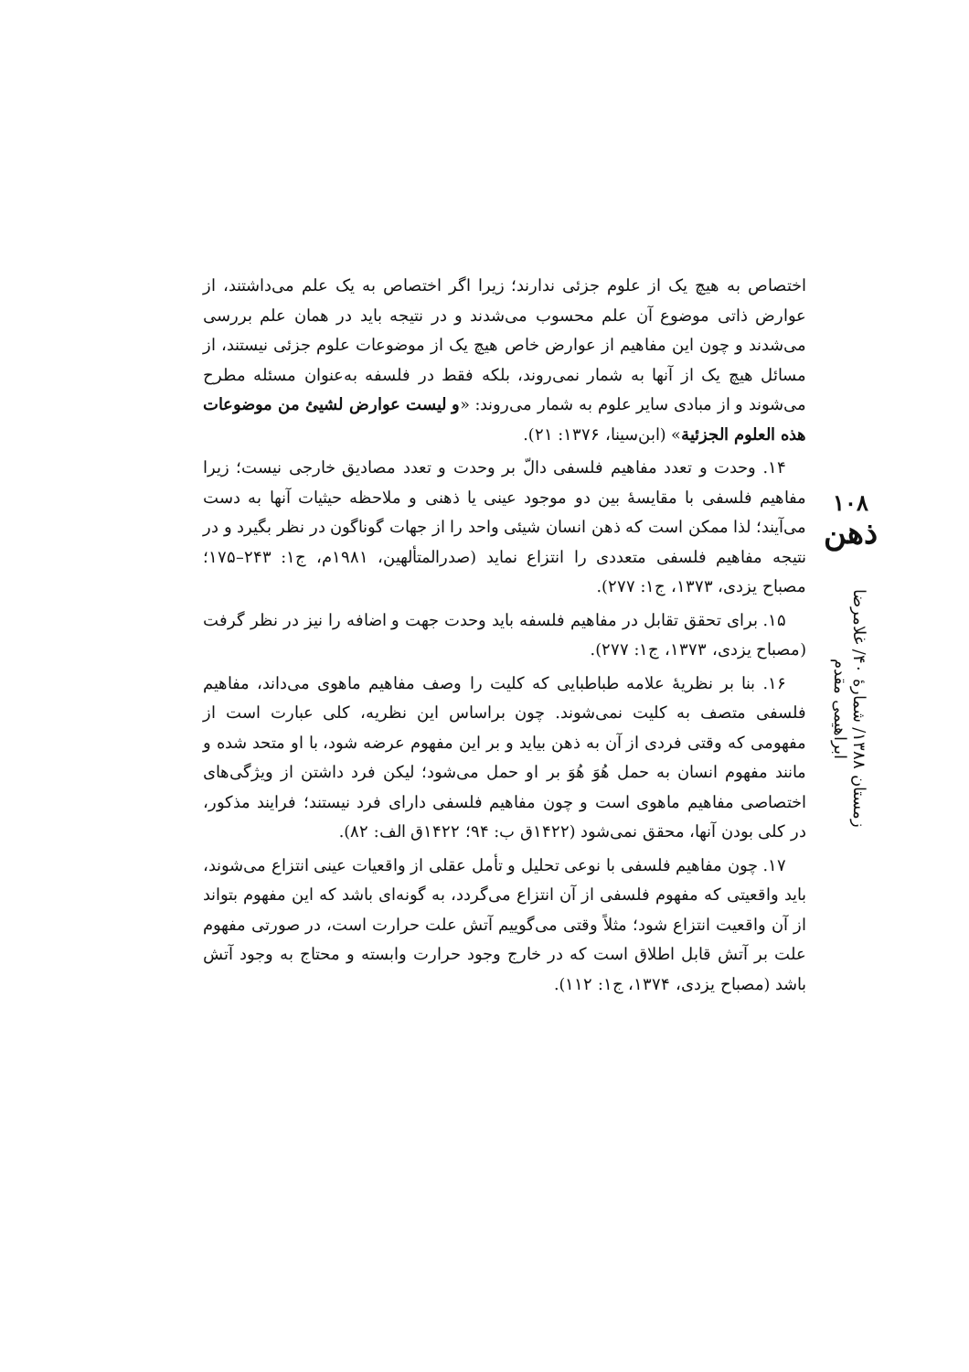اختصاص به هیچ یک از علوم جزئی ندارند؛ زیرا اگر اختصاص به یک علم می‌داشتند، از عوارض ذاتی موضوع آن علم محسوب می‌شدند و در نتیجه باید در همان علم بررسی می‌شدند و چون این مفاهیم از عوارض خاص هیچ یک از موضوعات علوم جزئی نیستند، از مسائل هیچ یک از آنها به شمار نمی‌روند، بلکه فقط در فلسفه به‌عنوان مسئله مطرح می‌شوند و از مبادی سایر علوم به شمار می‌روند: «و لیست عوارض لشیئ من موضوعات هذه العلوم الجزئیة» (ابن‌سینا، ۱۳۷۶: ۲۱).
۱۴. وحدت و تعدد مفاهیم فلسفی دالّ بر وحدت و تعدد مصادیق خارجی نیست؛ زیرا مفاهیم فلسفی با مقایسهٔ بین دو موجود عینی یا ذهنی و ملاحظه حیثیات آنها به دست می‌آیند؛ لذا ممکن است که ذهن انسان شیئی واحد را از جهات گوناگون در نظر بگیرد و در نتیجه مفاهیم فلسفی متعددی را انتزاع نماید (صدرالمتألهین، ۱۹۸۱م، ج۱: ۲۴۳–۱۷۵؛ مصباح یزدی، ۱۳۷۳، ج۱: ۲۷۷).
۱۵. برای تحقق تقابل در مفاهیم فلسفه باید وحدت جهت و اضافه را نیز در نظر گرفت (مصباح یزدی، ۱۳۷۳، ج۱: ۲۷۷).
۱۶. بنا بر نظریهٔ علامه طباطبایی که کلیت را وصف مفاهیم ماهوی می‌داند، مفاهیم فلسفی متصف به کلیت نمی‌شوند. چون براساس این نظریه، کلی عبارت است از مفهومی که وقتی فردی از آن به ذهن بیاید و بر این مفهوم عرضه شود، با او متحد شده و مانند مفهوم انسان به حمل هُوَ هُوَ بر او حمل می‌شود؛ لیکن فرد داشتن از ویژگی‌های اختصاصی مفاهیم ماهوی است و چون مفاهیم فلسفی دارای فرد نیستند؛ فرایند مذکور، در کلی بودن آنها، محقق نمی‌شود (۱۴۲۲ق ب: ۹۴؛ ۱۴۲۲ق الف: ۸۲).
۱۷. چون مفاهیم فلسفی با نوعی تحلیل و تأمل عقلی از واقعیات عینی انتزاع می‌شوند، باید واقعیتی که مفهوم فلسفی از آن انتزاع می‌گردد، به گونه‌ای باشد که این مفهوم بتواند از آن واقعیت انتزاع شود؛ مثلاً وقتی می‌گوییم آتش علت حرارت است، در صورتی مفهوم علت بر آتش قابل اطلاق است که در خارج وجود حرارت وابسته و محتاج به وجود آتش باشد (مصباح یزدی، ۱۳۷۴، ج۱: ۱۱۲).
۱۰۸
ذهن
زمستان ۱۳۸۸/ شمارهٔ ۴۰/ غلامرضا ابراهیمی مقدم